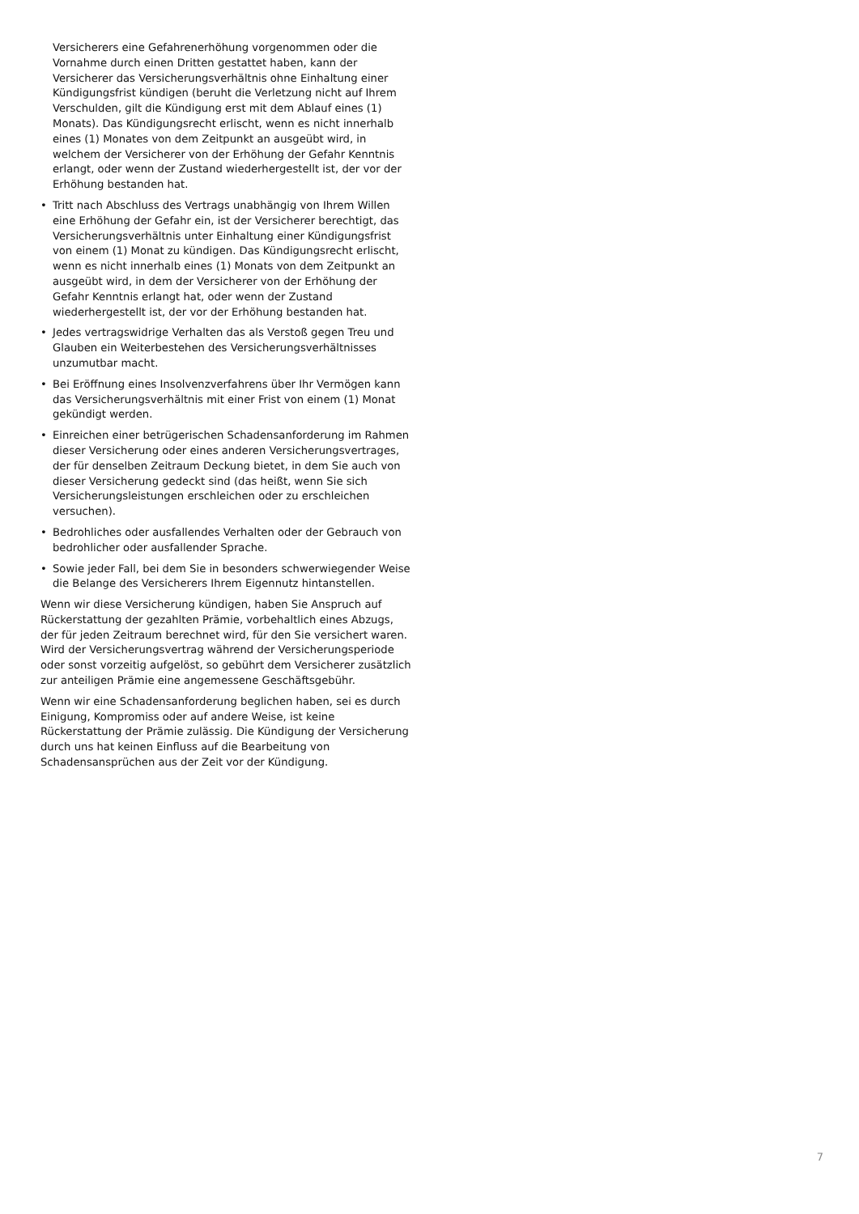Versicherers eine Gefahrenerhöhung vorgenommen oder die Vornahme durch einen Dritten gestattet haben, kann der Versicherer das Versicherungsverhältnis ohne Einhaltung einer Kündigungsfrist kündigen (beruht die Verletzung nicht auf Ihrem Verschulden, gilt die Kündigung erst mit dem Ablauf eines (1) Monats). Das Kündigungsrecht erlischt, wenn es nicht innerhalb eines (1) Monates von dem Zeitpunkt an ausgeübt wird, in welchem der Versicherer von der Erhöhung der Gefahr Kenntnis erlangt, oder wenn der Zustand wiederhergestellt ist, der vor der Erhöhung bestanden hat.
• Tritt nach Abschluss des Vertrags unabhängig von Ihrem Willen eine Erhöhung der Gefahr ein, ist der Versicherer berechtigt, das Versicherungsverhältnis unter Einhaltung einer Kündigungsfrist von einem (1) Monat zu kündigen. Das Kündigungsrecht erlischt, wenn es nicht innerhalb eines (1) Monats von dem Zeitpunkt an ausgeübt wird, in dem der Versicherer von der Erhöhung der Gefahr Kenntnis erlangt hat, oder wenn der Zustand wiederhergestellt ist, der vor der Erhöhung bestanden hat.
• Jedes vertragswidrige Verhalten das als Verstoß gegen Treu und Glauben ein Weiterbestehen des Versicherungsverhältnisses unzumutbar macht.
• Bei Eröffnung eines Insolvenzverfahrens über Ihr Vermögen kann das Versicherungsverhältnis mit einer Frist von einem (1) Monat gekündigt werden.
• Einreichen einer betrügerischen Schadensanforderung im Rahmen dieser Versicherung oder eines anderen Versicherungsvertrages, der für denselben Zeitraum Deckung bietet, in dem Sie auch von dieser Versicherung gedeckt sind (das heißt, wenn Sie sich Versicherungsleistungen erschleichen oder zu erschleichen versuchen).
• Bedrohliches oder ausfallendes Verhalten oder der Gebrauch von bedrohlicher oder ausfallender Sprache.
• Sowie jeder Fall, bei dem Sie in besonders schwerwiegender Weise die Belange des Versicherers Ihrem Eigennutz hintanstellen.
Wenn wir diese Versicherung kündigen, haben Sie Anspruch auf Rückerstattung der gezahlten Prämie, vorbehaltlich eines Abzugs, der für jeden Zeitraum berechnet wird, für den Sie versichert waren. Wird der Versicherungsvertrag während der Versicherungsperiode oder sonst vorzeitig aufgelöst, so gebührt dem Versicherer zusätzlich zur anteiligen Prämie eine angemessene Geschäftsgebühr.
Wenn wir eine Schadensanforderung beglichen haben, sei es durch Einigung, Kompromiss oder auf andere Weise, ist keine Rückerstattung der Prämie zulässig. Die Kündigung der Versicherung durch uns hat keinen Einfluss auf die Bearbeitung von Schadensansprüchen aus der Zeit vor der Kündigung.
7